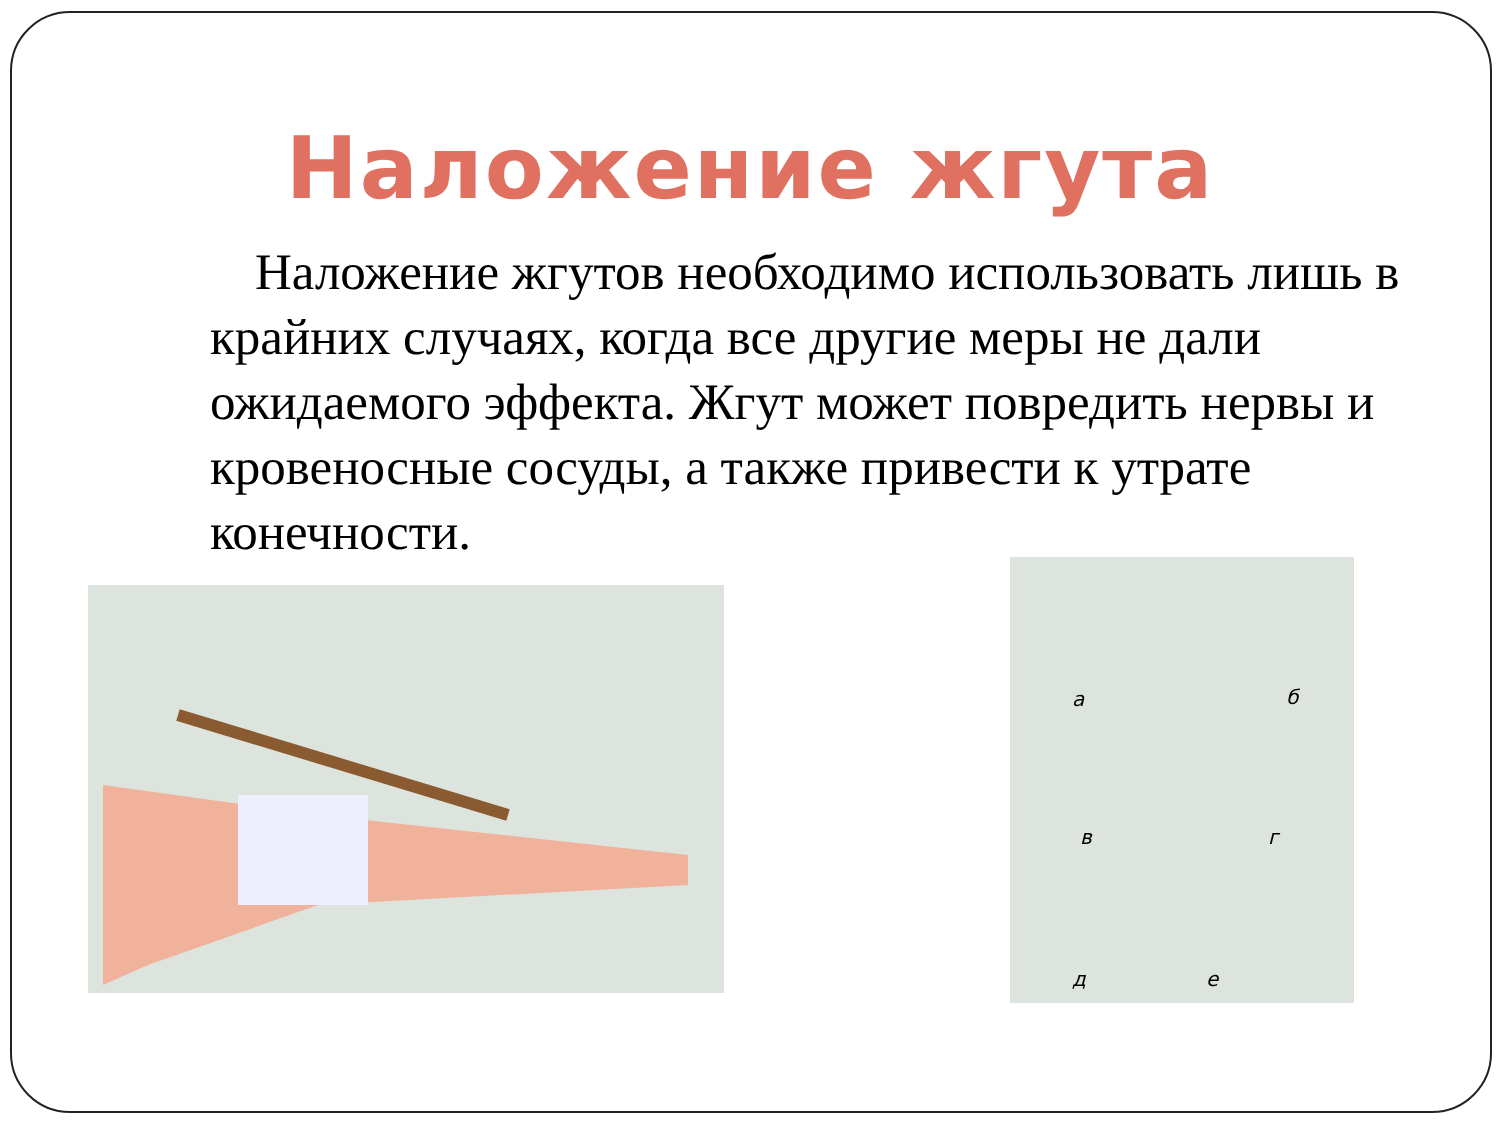Наложение жгута
Наложение жгутов необходимо использовать лишь в крайних случаях, когда все другие меры не дали ожидаемого эффекта. Жгут может повредить нервы и кровеносные сосуды, а также привести к утрате конечности.
а б
в г
д е